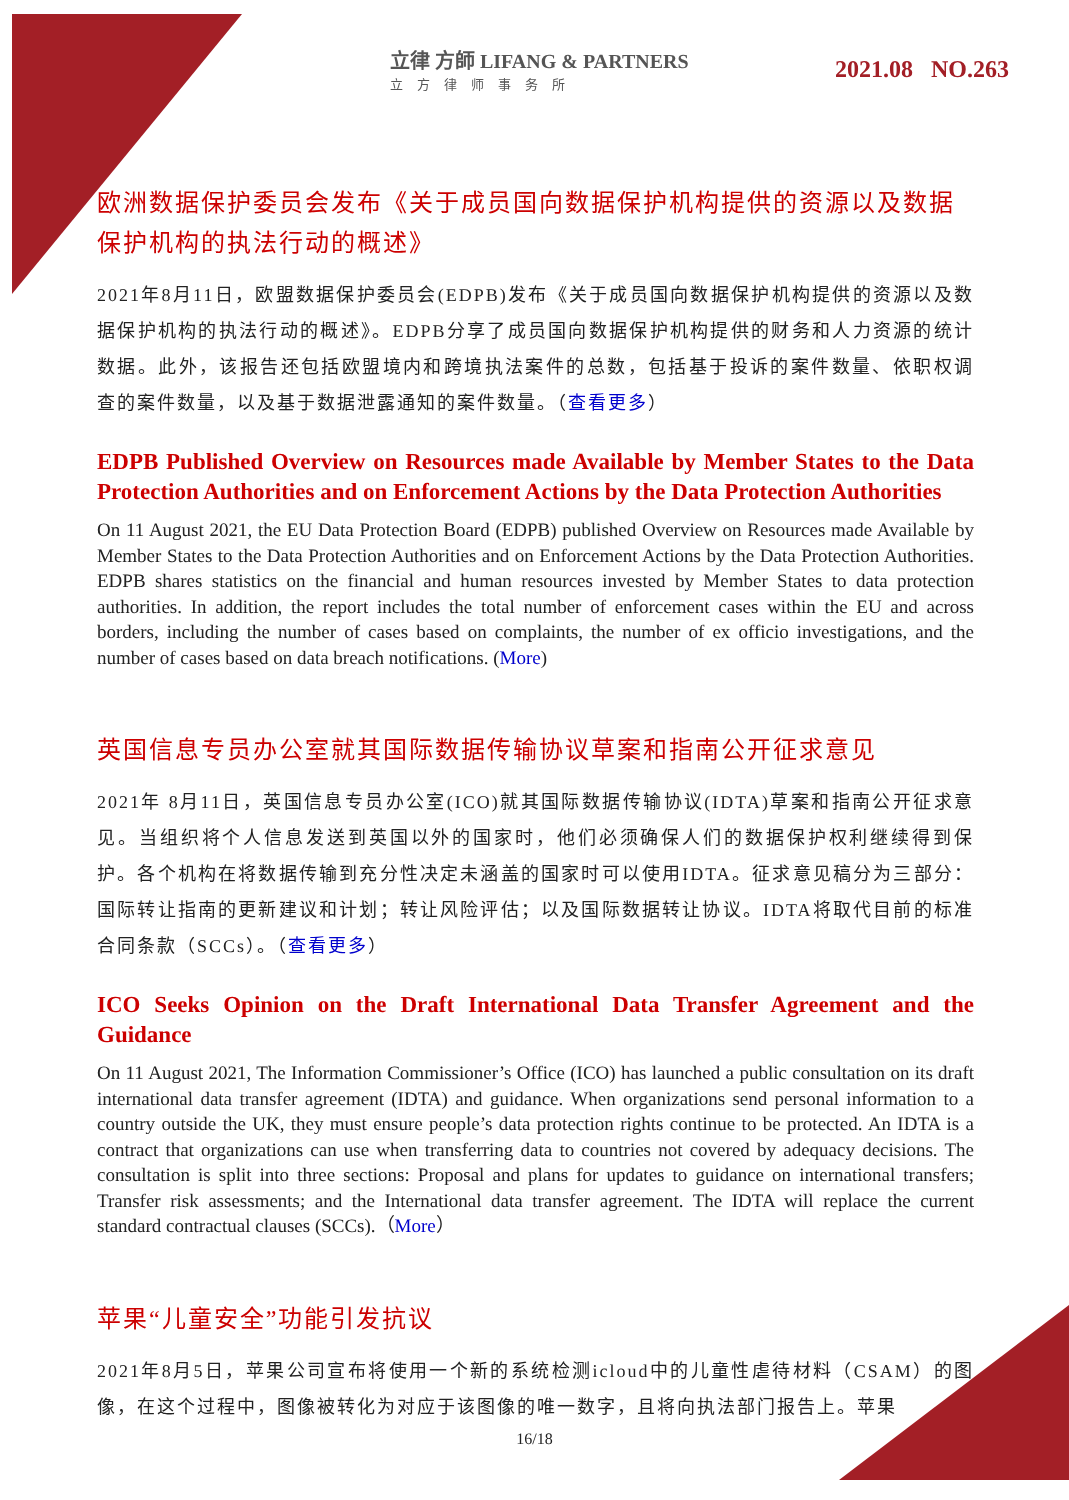立律 方師 LIFANG & PARTNERS
立方律师事务所
2021.08 NO.263
欧洲数据保护委员会发布《关于成员国向数据保护机构提供的资源以及数据保护机构的执法行动的概述》
2021年8月11日，欧盟数据保护委员会(EDPB)发布《关于成员国向数据保护机构提供的资源以及数据保护机构的执法行动的概述》。EDPB分享了成员国向数据保护机构提供的财务和人力资源的统计数据。此外，该报告还包括欧盟境内和跨境执法案件的总数，包括基于投诉的案件数量、依职权调查的案件数量，以及基于数据泄露通知的案件数量。（查看更多）
EDPB Published Overview on Resources made Available by Member States to the Data Protection Authorities and on Enforcement Actions by the Data Protection Authorities
On 11 August 2021, the EU Data Protection Board (EDPB) published Overview on Resources made Available by Member States to the Data Protection Authorities and on Enforcement Actions by the Data Protection Authorities. EDPB shares statistics on the financial and human resources invested by Member States to data protection authorities. In addition, the report includes the total number of enforcement cases within the EU and across borders, including the number of cases based on complaints, the number of ex officio investigations, and the number of cases based on data breach notifications. (More)
英国信息专员办公室就其国际数据传输协议草案和指南公开征求意见
2021年 8月11日，英国信息专员办公室(ICO)就其国际数据传输协议(IDTA)草案和指南公开征求意见。当组织将个人信息发送到英国以外的国家时，他们必须确保人们的数据保护权利继续得到保护。各个机构在将数据传输到充分性决定未涵盖的国家时可以使用IDTA。征求意见稿分为三部分：国际转让指南的更新建议和计划；转让风险评估；以及国际数据转让协议。IDTA将取代目前的标准合同条款（SCCs）。（查看更多）
ICO Seeks Opinion on the Draft International Data Transfer Agreement and the Guidance
On 11 August 2021, The Information Commissioner’s Office (ICO) has launched a public consultation on its draft international data transfer agreement (IDTA) and guidance. When organizations send personal information to a country outside the UK, they must ensure people’s data protection rights continue to be protected. An IDTA is a contract that organizations can use when transferring data to countries not covered by adequacy decisions. The consultation is split into three sections: Proposal and plans for updates to guidance on international transfers; Transfer risk assessments; and the International data transfer agreement. The IDTA will replace the current standard contractual clauses (SCCs).（More）
苹果“儿童安全”功能引发抗议
2021年8月5日，苹果公司宣布将使用一个新的系统检测icloud中的儿童性虐待材料（CSAM）的图像，在这个过程中，图像被转化为对应于该图像的唯一数字，且将向执法部门报告上。苹果
16/18